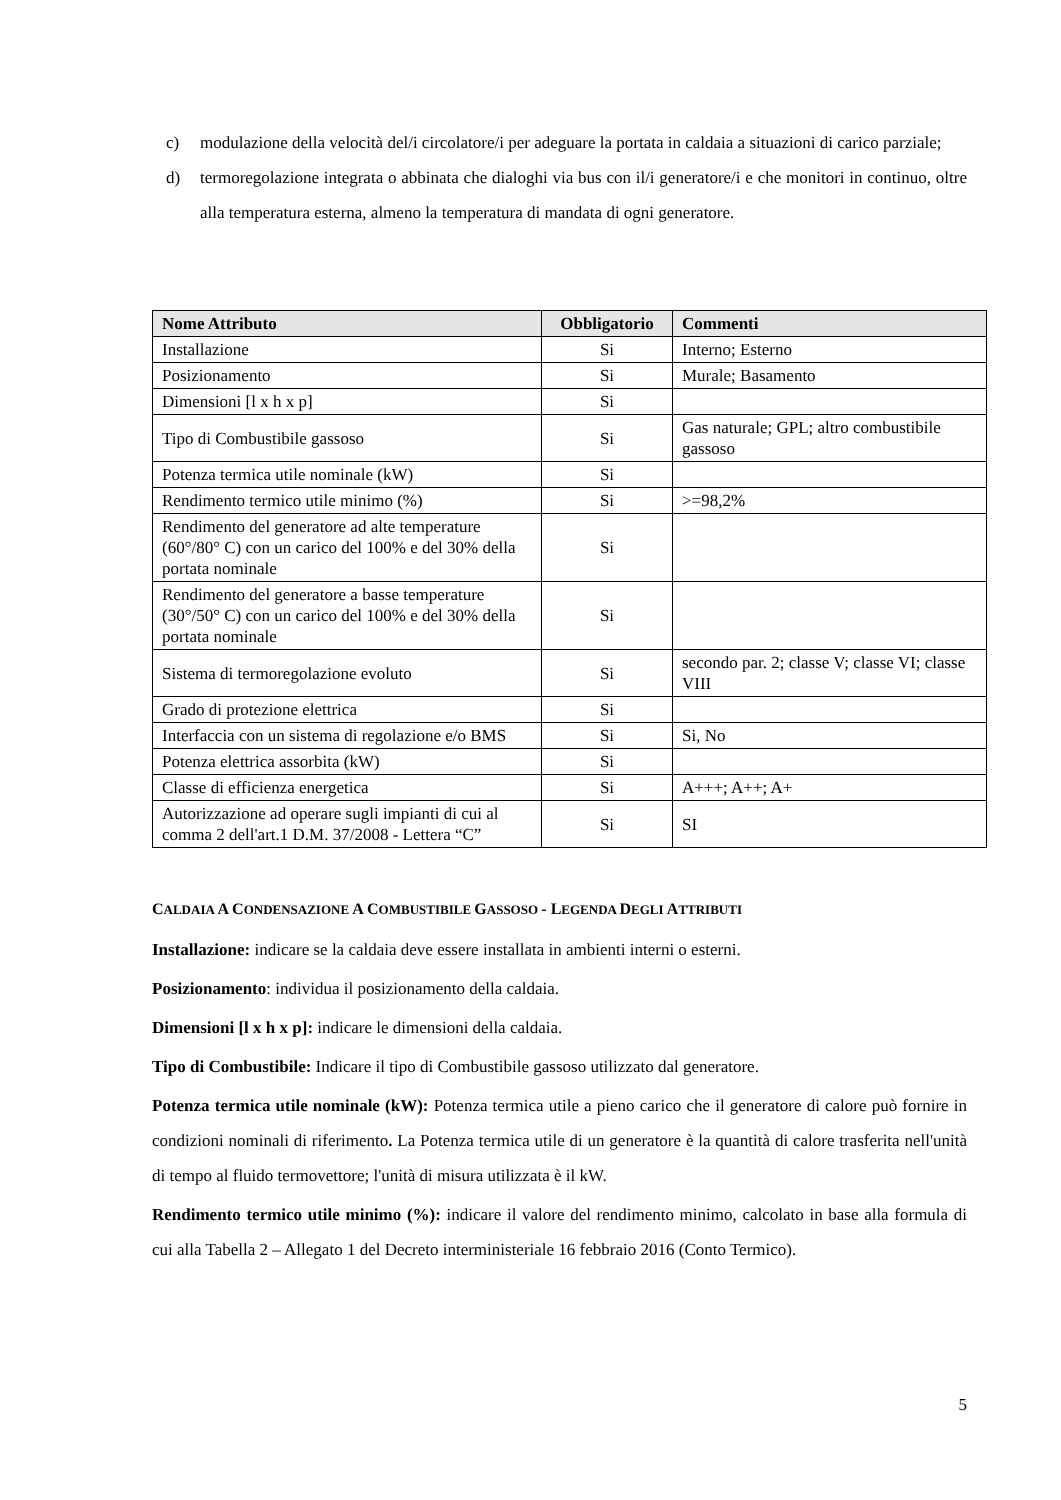c) modulazione della velocità del/i circolatore/i per adeguare la portata in caldaia a situazioni di carico parziale;
d) termoregolazione integrata o abbinata che dialoghi via bus con il/i generatore/i e che monitori in continuo, oltre alla temperatura esterna, almeno la temperatura di mandata di ogni generatore.
| Nome Attributo | Obbligatorio | Commenti |
| --- | --- | --- |
| Installazione | Si | Interno; Esterno |
| Posizionamento | Si | Murale; Basamento |
| Dimensioni [l x h x p] | Si | |
| Tipo di Combustibile gassoso | Si | Gas naturale; GPL; altro combustibile gassoso |
| Potenza termica utile nominale (kW) | Si | |
| Rendimento termico utile minimo (%) | Si | >=98,2% |
| Rendimento del generatore ad alte temperature (60°/80° C) con un carico del 100% e del 30% della portata nominale | Si | |
| Rendimento del generatore a basse temperature (30°/50° C) con un carico del 100% e del 30% della portata nominale | Si | |
| Sistema di termoregolazione evoluto | Si | secondo par. 2; classe V; classe VI; classe VIII |
| Grado di protezione elettrica | Si | |
| Interfaccia con un sistema di regolazione e/o BMS | Si | Si, No |
| Potenza elettrica assorbita (kW) | Si | |
| Classe di efficienza energetica | Si | A+++; A++; A+ |
| Autorizzazione ad operare sugli impianti di cui al comma 2 dell'art.1 D.M. 37/2008 - Lettera “C” | Si | SI |
CALDAIA A CONDENSAZIONE A COMBUSTIBILE GASSOSO - LEGENDA DEGLI ATTRIBUTI
Installazione: indicare se la caldaia deve essere installata in ambienti interni o esterni.
Posizionamento: individua il posizionamento della caldaia.
Dimensioni [l x h x p]: indicare le dimensioni della caldaia.
Tipo di Combustibile: Indicare il tipo di Combustibile gassoso utilizzato dal generatore.
Potenza termica utile nominale (kW): Potenza termica utile a pieno carico che il generatore di calore può fornire in condizioni nominali di riferimento. La Potenza termica utile di un generatore è la quantità di calore trasferita nell'unità di tempo al fluido termovettore; l'unità di misura utilizzata è il kW.
Rendimento termico utile minimo (%): indicare il valore del rendimento minimo, calcolato in base alla formula di cui alla Tabella 2 – Allegato 1 del Decreto interministeriale 16 febbraio 2016 (Conto Termico).
5